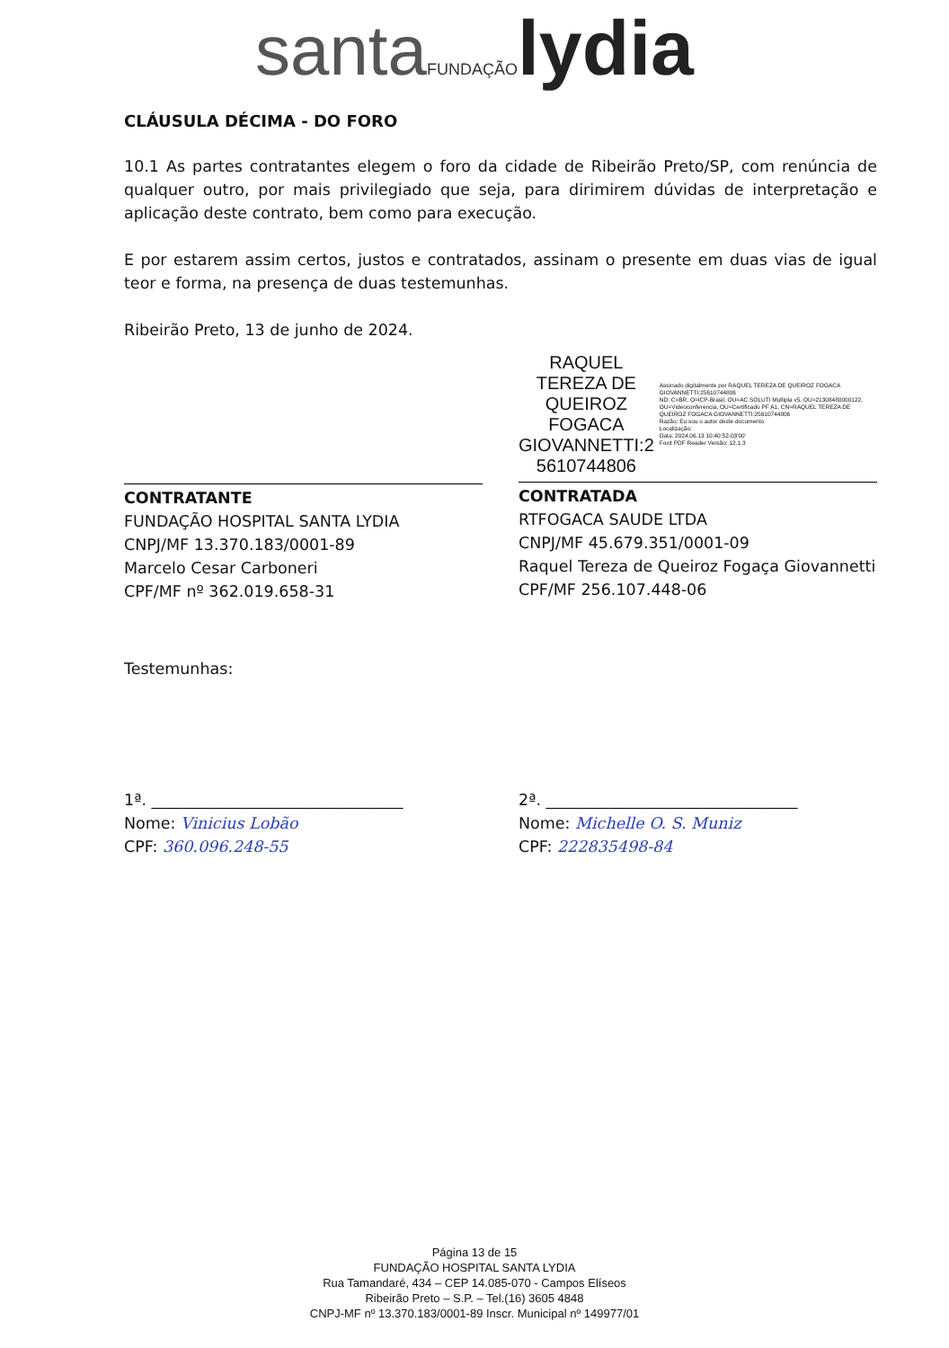santa FUNDAÇÃO lydia
CLÁUSULA DÉCIMA - DO FORO
10.1 As partes contratantes elegem o foro da cidade de Ribeirão Preto/SP, com renúncia de qualquer outro, por mais privilegiado que seja, para dirimirem dúvidas de interpretação e aplicação deste contrato, bem como para execução.
E por estarem assim certos, justos e contratados, assinam o presente em duas vias de igual teor e forma, na presença de duas testemunhas.
Ribeirão Preto, 13 de junho de 2024.
CONTRATANTE
FUNDAÇÃO HOSPITAL SANTA LYDIA
CNPJ/MF 13.370.183/0001-89
Marcelo Cesar Carboneri
CPF/MF nº 362.019.658-31
RAQUEL TEREZA DE QUEIROZ FOGACA GIOVANNETTI:2 5610744806
Assinado digitalmente por RAQUEL TEREZA DE QUEIROZ FOGACA GIOVANNETTI:25610744806
ND: C=BR, O=ICP-Brasil, OU=AC SOLUTI Multipla v5, OU=21308480000122, OU=Videoconferencia, OU=Certificado PF A1, CN=RAQUEL TEREZA DE QUEIROZ FOGACA GIOVANNETTI:25610744806
Razão: Eu sou o autor deste documento
Localização:
Data: 2024.06.13 10:40:52-03'00'
Foxit PDF Reader Versão: 12.1.3
CONTRATADA
RTFOGACA SAUDE LTDA
CNPJ/MF 45.679.351/0001-09
Raquel Tereza de Queiroz Fogaça Giovannetti
CPF/MF 256.107.448-06
Testemunhas:
1ª. ________________________________
Nome: Vinicius Lobão
CPF: 360.096.248-55
2ª. ________________________________
Nome: Michelle O. S. Muniz
CPF: 222835498-84
Página 13 de 15
FUNDAÇÃO HOSPITAL SANTA LYDIA
Rua Tamandaré, 434 – CEP 14.085-070 - Campos Elíseos
Ribeirão Preto – S.P. – Tel.(16) 3605 4848
CNPJ-MF nº 13.370.183/0001-89 Inscr. Municipal nº 149977/01